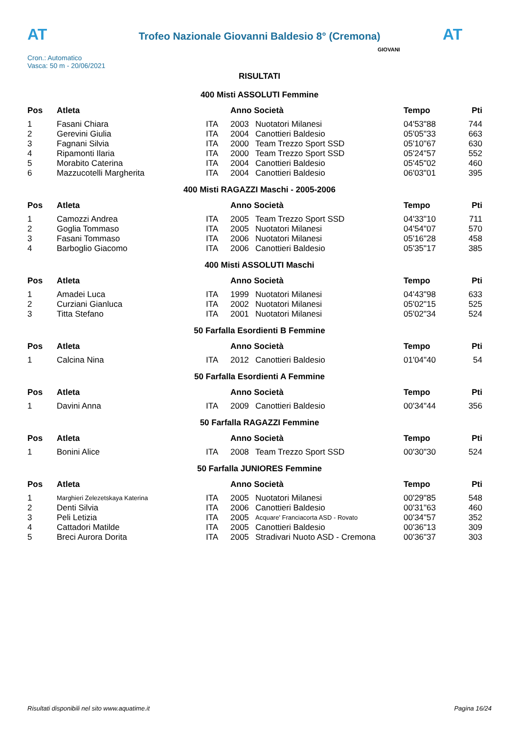AT
Trofeo Nazionale Giovanni Baldesio 8° (Cremona)
AT
Cron.: Automatico
Vasca: 50 m - 20/06/2021
GIOVANI
RISULTATI
400 Misti ASSOLUTI Femmine
| Pos | Atleta | | Anno Società | | Tempo | Pti |
| --- | --- | --- | --- | --- | --- | --- |
| 1 | Fasani Chiara | ITA | 2003 | Nuotatori Milanesi | 04'53"88 | 744 |
| 2 | Gerevini Giulia | ITA | 2004 | Canottieri Baldesio | 05'05"33 | 663 |
| 3 | Fagnani Silvia | ITA | 2000 | Team Trezzo Sport SSD | 05'10"67 | 630 |
| 4 | Ripamonti Ilaria | ITA | 2000 | Team Trezzo Sport SSD | 05'24"57 | 552 |
| 5 | Morabito Caterina | ITA | 2004 | Canottieri Baldesio | 05'45"02 | 460 |
| 6 | Mazzucotelli Margherita | ITA | 2004 | Canottieri Baldesio | 06'03"01 | 395 |
400 Misti RAGAZZI Maschi - 2005-2006
| Pos | Atleta | | Anno Società | | Tempo | Pti |
| --- | --- | --- | --- | --- | --- | --- |
| 1 | Camozzi Andrea | ITA | 2005 | Team Trezzo Sport SSD | 04'33"10 | 711 |
| 2 | Goglia Tommaso | ITA | 2005 | Nuotatori Milanesi | 04'54"07 | 570 |
| 3 | Fasani Tommaso | ITA | 2006 | Nuotatori Milanesi | 05'16"28 | 458 |
| 4 | Barboglio Giacomo | ITA | 2006 | Canottieri Baldesio | 05'35"17 | 385 |
400 Misti ASSOLUTI Maschi
| Pos | Atleta | | Anno Società | | Tempo | Pti |
| --- | --- | --- | --- | --- | --- | --- |
| 1 | Amadei Luca | ITA | 1999 | Nuotatori Milanesi | 04'43"98 | 633 |
| 2 | Curziani Gianluca | ITA | 2002 | Nuotatori Milanesi | 05'02"15 | 525 |
| 3 | Titta Stefano | ITA | 2001 | Nuotatori Milanesi | 05'02"34 | 524 |
50 Farfalla Esordienti B Femmine
| Pos | Atleta | | Anno Società | | Tempo | Pti |
| --- | --- | --- | --- | --- | --- | --- |
| 1 | Calcina Nina | ITA | 2012 | Canottieri Baldesio | 01'04"40 | 54 |
50 Farfalla Esordienti A Femmine
| Pos | Atleta | | Anno Società | | Tempo | Pti |
| --- | --- | --- | --- | --- | --- | --- |
| 1 | Davini Anna | ITA | 2009 | Canottieri Baldesio | 00'34"44 | 356 |
50 Farfalla RAGAZZI Femmine
| Pos | Atleta | | Anno Società | | Tempo | Pti |
| --- | --- | --- | --- | --- | --- | --- |
| 1 | Bonini Alice | ITA | 2008 | Team Trezzo Sport SSD | 00'30"30 | 524 |
50 Farfalla JUNIORES Femmine
| Pos | Atleta | | Anno Società | | Tempo | Pti |
| --- | --- | --- | --- | --- | --- | --- |
| 1 | Marghieri Zelezetskaya Katerina | ITA | 2005 | Nuotatori Milanesi | 00'29"85 | 548 |
| 2 | Denti Silvia | ITA | 2006 | Canottieri Baldesio | 00'31"63 | 460 |
| 3 | Peli Letizia | ITA | 2005 | Acquare' Franciacorta ASD - Rovato | 00'34"57 | 352 |
| 4 | Cattadori Matilde | ITA | 2005 | Canottieri Baldesio | 00'36"13 | 309 |
| 5 | Breci Aurora Dorita | ITA | 2005 | Stradivari Nuoto ASD - Cremona | 00'36"37 | 303 |
Risultati disponibili nel sito www.aquatime.it Pagina 16/24